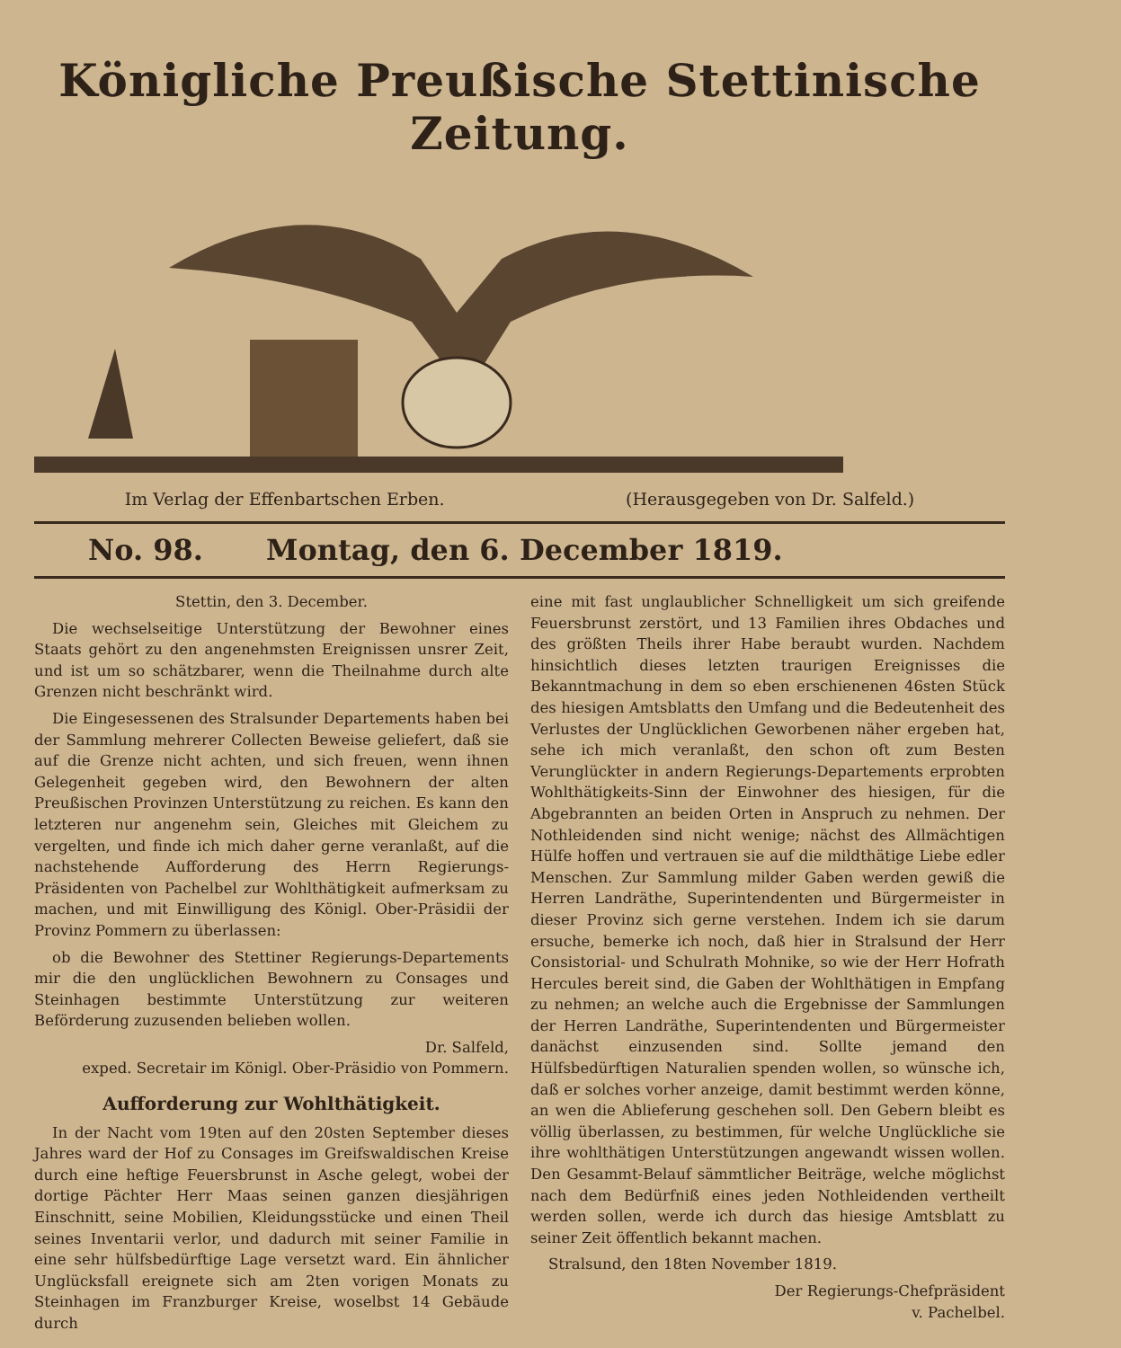Königliche Preußische Stettinische Zeitung.
Im Verlag der Effenbartschen Erben. (Herausgegeben von Dr. Salfeld.)
No. 98. Montag, den 6. December 1819.
Stettin, den 3. December.
Die wechselseitige Unterstützung der Bewohner eines Staats gehört zu den angenehmsten Ereignissen unsrer Zeit, und ist um so schätzbarer, wenn die Theilnahme durch alte Grenzen nicht beschränkt wird.
Die Eingesessenen des Stralsunder Departements haben bei der Sammlung mehrerer Collecten Beweise geliefert, daß sie auf die Grenze nicht achten, und sich freuen, wenn ihnen Gelegenheit gegeben wird, den Bewohnern der alten Preußischen Provinzen Unterstützung zu reichen. Es kann den letzteren nur angenehm sein, Gleiches mit Gleichem zu vergelten, und finde ich mich daher gerne veranlaßt, auf die nachstehende Aufforderung des Herrn Regierungs-Präsidenten von Pachelbel zur Wohlthätigkeit aufmerksam zu machen, und mit Einwilligung des Königl. Ober-Präsidii der Provinz Pommern zu überlassen:
ob die Bewohner des Stettiner Regierungs-Departements mir die den unglücklichen Bewohnern zu Consages und Steinhagen bestimmte Unterstützung zur weiteren Beförderung zuzusenden belieben wollen.
Dr. Salfeld,
exped. Secretair im Königl. Ober-Präsidio von Pommern.
Aufforderung zur Wohlthätigkeit.
In der Nacht vom 19ten auf den 20sten September dieses Jahres ward der Hof zu Consages im Greifswaldischen Kreise durch eine heftige Feuersbrunst in Asche gelegt, wobei der dortige Pächter Herr Maas seinen ganzen diesjährigen Einschnitt, seine Mobilien, Kleidungsstücke und einen Theil seines Inventarii verlor, und dadurch mit seiner Familie in eine sehr hülfsbedürftige Lage versetzt ward. Ein ähnlicher Unglücksfall ereignete sich am 2ten vorigen Monats zu Steinhagen im Franzburger Kreise, woselbst 14 Gebäude durch
eine mit fast unglaublicher Schnelligkeit um sich greifende Feuersbrunst zerstört, und 13 Familien ihres Obdaches und des größten Theils ihrer Habe beraubt wurden. Nachdem hinsichtlich dieses letzten traurigen Ereignisses die Bekanntmachung in dem so eben erschienenen 46sten Stück des hiesigen Amtsblatts den Umfang und die Bedeutenheit des Verlustes der Unglücklichen Geworbenen näher ergeben hat, sehe ich mich veranlaßt, den schon oft zum Besten Verunglückter in andern Regierungs-Departements erprobten Wohlthätigkeits-Sinn der Einwohner des hiesigen, für die Abgebrannten an beiden Orten in Anspruch zu nehmen. Der Nothleidenden sind nicht wenige; nächst des Allmächtigen Hülfe hoffen und vertrauen sie auf die mildthätige Liebe edler Menschen. Zur Sammlung milder Gaben werden gewiß die Herren Landräthe, Superintendenten und Bürgermeister in dieser Provinz sich gerne verstehen. Indem ich sie darum ersuche, bemerke ich noch, daß hier in Stralsund der Herr Consistorial- und Schulrath Mohnike, so wie der Herr Hofrath Hercules bereit sind, die Gaben der Wohlthätigen in Empfang zu nehmen; an welche auch die Ergebnisse der Sammlungen der Herren Landräthe, Superintendenten und Bürgermeister danächst einzusenden sind. Sollte jemand den Hülfsbedürftigen Naturalien spenden wollen, so wünsche ich, daß er solches vorher anzeige, damit bestimmt werden könne, an wen die Ablieferung geschehen soll. Den Gebern bleibt es völlig überlassen, zu bestimmen, für welche Unglückliche sie ihre wohlthätigen Unterstützungen angewandt wissen wollen. Den Gesammt-Belauf sämmtlicher Beiträge, welche möglichst nach dem Bedürfniß eines jeden Nothleidenden vertheilt werden sollen, werde ich durch das hiesige Amtsblatt zu seiner Zeit öffentlich bekannt machen.
Stralsund, den 18ten November 1819.
Der Regierungs-Chefpräsident
v. Pachelbel.